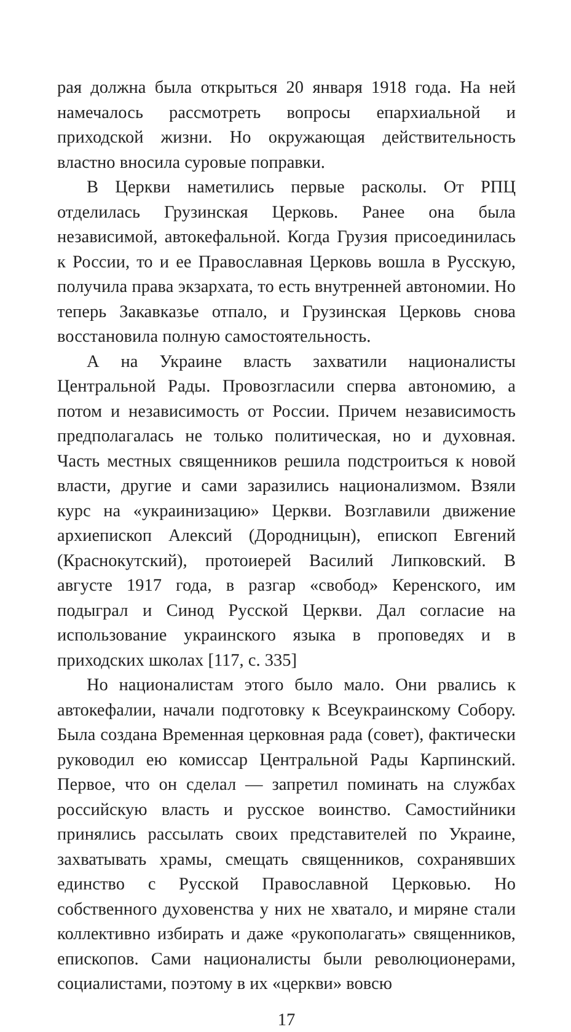рая должна была открыться 20 января 1918 года. На ней намечалось рассмотреть вопросы епархиальной и приходской жизни. Но окружающая действительность властно вносила суровые поправки.
В Церкви наметились первые расколы. От РПЦ отделилась Грузинская Церковь. Ранее она была независимой, автокефальной. Когда Грузия присоединилась к России, то и ее Православная Церковь вошла в Русскую, получила права экзархата, то есть внутренней автономии. Но теперь Закавказье отпало, и Грузинская Церковь снова восстановила полную самостоятельность.
А на Украине власть захватили националисты Центральной Рады. Провозгласили сперва автономию, а потом и независимость от России. Причем независимость предполагалась не только политическая, но и духовная. Часть местных священников решила подстроиться к новой власти, другие и сами заразились национализмом. Взяли курс на «украинизацию» Церкви. Возглавили движение архиепископ Алексий (Дородницын), епископ Евгений (Краснокутский), протоиерей Василий Липковский. В августе 1917 года, в разгар «свобод» Керенского, им подыграл и Синод Русской Церкви. Дал согласие на использование украинского языка в проповедях и в приходских школах [117, с. 335]
Но националистам этого было мало. Они рвались к автокефалии, начали подготовку к Всеукраинскому Собору. Была создана Временная церковная рада (совет), фактически руководил ею комиссар Центральной Рады Карпинский. Первое, что он сделал — запретил поминать на службах российскую власть и русское воинство. Самостийники принялись рассылать своих представителей по Украине, захватывать храмы, смещать священников, сохранявших единство с Русской Православной Церковью. Но собственного духовенства у них не хватало, и миряне стали коллективно избирать и даже «рукополагать» священников, епископов. Сами националисты были революционерами, социалистами, поэтому в их «церкви» вовсю
17